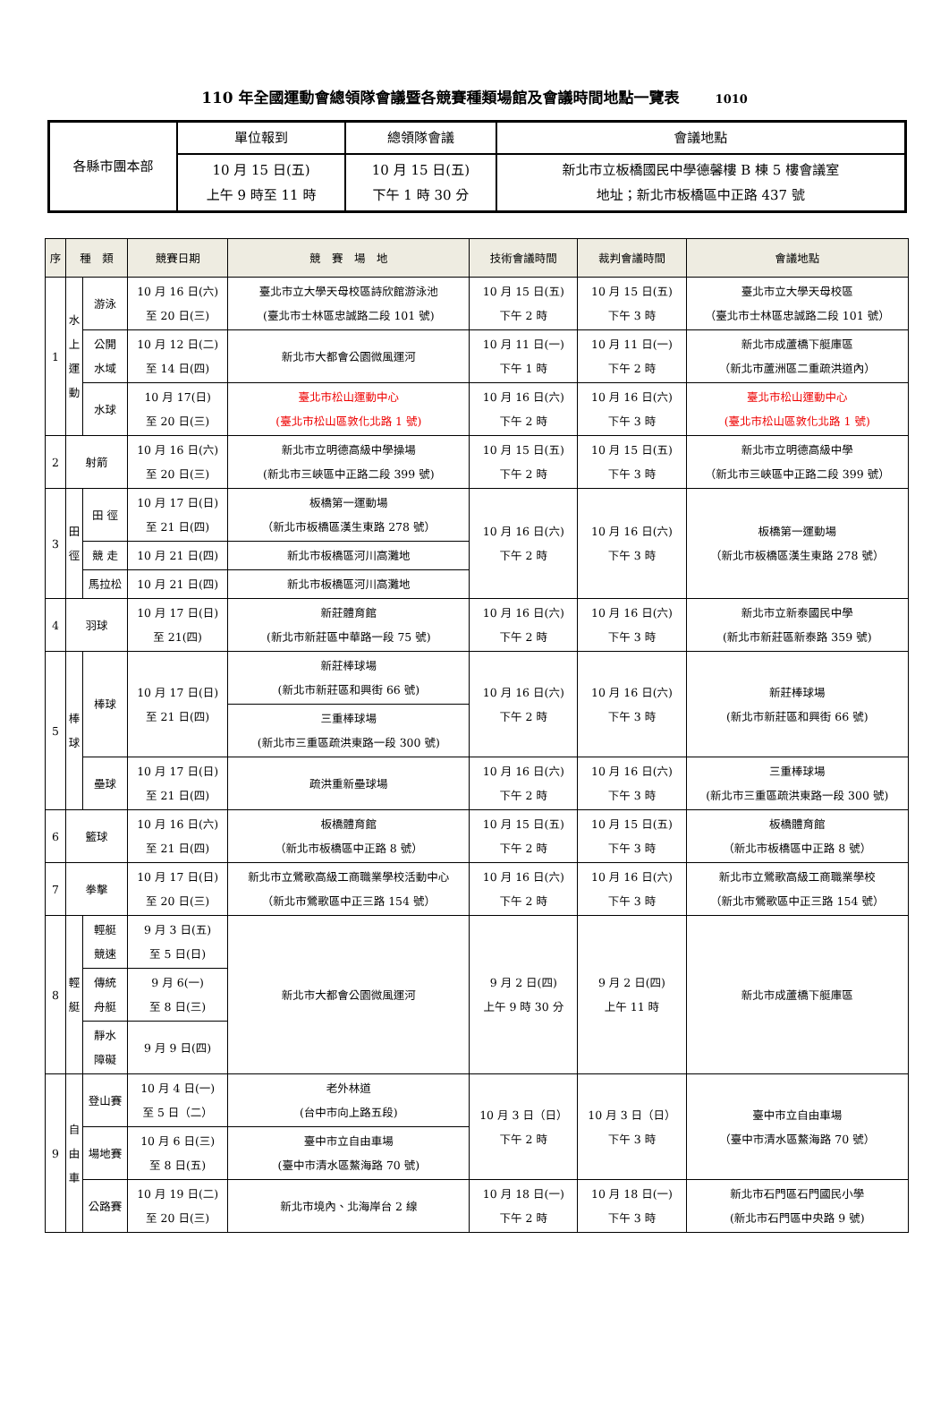110 年全國運動會總領隊會議暨各競賽種類場館及會議時間地點一覽表 1010
| 各縣市團本部 | 單位報到 | 總領隊會議 | 會議地點 |
| | 10 月 15 日(五) 上午 9 時至 11 時 | 10 月 15 日(五) 下午 1 時 30 分 | 新北市立板橋國民中學德馨樓 B 棟 5 樓會議室 地址；新北市板橋區中正路 437 號 |
| 序 | 種 類 | | 競賽日期 | 競 賽 場 地 | 技術會議時間 | 裁判會議時間 | 會議地點 |
| --- | --- | --- | --- | --- | --- | --- | --- |
| 1 | 水 上 運 動 | 游泳 | 10 月 16 日(六) 至 20 日(三) | 臺北市立大學天母校區詩欣館游泳池 (臺北市士林區忠誠路二段 101 號) | 10 月 15 日(五) 下午 2 時 | 10 月 15 日(五) 下午 3 時 | 臺北市立大學天母校區 （臺北市士林區忠誠路二段 101 號） |
| | | 公開 水域 | 10 月 12 日(二) 至 14 日(四) | 新北市大都會公園微風運河 | 10 月 11 日(一) 下午 1 時 | 10 月 11 日(一) 下午 2 時 | 新北市成蘆橋下艇庫區 （新北市蘆洲區二重疏洪道內） |
| | | 水球 | 10 月 17(日) 至 20 日(三) | 臺北市松山運動中心 (臺北市松山區敦化北路 1 號) | 10 月 16 日(六) 下午 2 時 | 10 月 16 日(六) 下午 3 時 | 臺北市松山運動中心 (臺北市松山區敦化北路 1 號) |
| 2 | 射箭 | | 10 月 16 日(六) 至 20 日(三) | 新北市立明德高級中學操場 (新北市三峽區中正路二段 399 號) | 10 月 15 日(五) 下午 2 時 | 10 月 15 日(五) 下午 3 時 | 新北市立明德高級中學 （新北市三峽區中正路二段 399 號） |
| 3 | 田 徑 | 田 徑 | 10 月 17 日(日) 至 21 日(四) | 板橋第一運動場 （新北市板橋區漢生東路 278 號） | 10 月 16 日(六) 下午 2 時 | 10 月 16 日(六) 下午 3 時 | 板橋第一運動場 （新北市板橋區漢生東路 278 號） |
| | | 競 走 | 10 月 21 日(四) | 新北市板橋區河川高灘地 | | | |
| | | 馬拉松 | 10 月 21 日(四) | 新北市板橋區河川高灘地 | | | |
| 4 | 羽球 | | 10 月 17 日(日) 至 21(四) | 新莊體育館 (新北市新莊區中華路一段 75 號) | 10 月 16 日(六) 下午 2 時 | 10 月 16 日(六) 下午 3 時 | 新北市立新泰國民中學 (新北市新莊區新泰路 359 號) |
| 5 | 棒 球 | 棒球 | 10 月 17 日(日) 至 21 日(四) | 新莊棒球場 (新北市新莊區和興街 66 號) | 10 月 16 日(六) 下午 2 時 | 10 月 16 日(六) 下午 3 時 | 新莊棒球場 (新北市新莊區和興街 66 號) |
| | | | | 三重棒球場 (新北市三重區疏洪東路一段 300 號) | | | |
| | | 壘球 | 10 月 17 日(日) 至 21 日(四) | 疏洪重新壘球場 | 10 月 16 日(六) 下午 2 時 | 10 月 16 日(六) 下午 3 時 | 三重棒球場 (新北市三重區疏洪東路一段 300 號) |
| 6 | 籃球 | | 10 月 16 日(六) 至 21 日(四) | 板橋體育館 （新北市板橋區中正路 8 號） | 10 月 15 日(五) 下午 2 時 | 10 月 15 日(五) 下午 3 時 | 板橋體育館 （新北市板橋區中正路 8 號） |
| 7 | 拳擊 | | 10 月 17 日(日) 至 20 日(三) | 新北市立鶯歌高級工商職業學校活動中心 （新北市鶯歌區中正三路 154 號） | 10 月 16 日(六) 下午 2 時 | 10 月 16 日(六) 下午 3 時 | 新北市立鶯歌高級工商職業學校 （新北市鶯歌區中正三路 154 號） |
| 8 | 輕 艇 | 輕艇 競速 | 9 月 3 日(五) 至 5 日(日) | 新北市大都會公園微風運河 | 9 月 2 日(四) 上午 9 時 30 分 | 9 月 2 日(四) 上午 11 時 | 新北市成蘆橋下艇庫區 |
| | | 傳統 舟艇 | 9 月 6(一) 至 8 日(三) | | | | |
| | | 靜水 障礙 | 9 月 9 日(四) | | | | |
| 9 | 自 由 車 | 登山賽 | 10 月 4 日(一) 至 5 日（二） | 老外林道 (台中市向上路五段) | 10 月 3 日（日） 下午 2 時 | 10 月 3 日（日） 下午 3 時 | 臺中市立自由車場 （臺中市清水區鰲海路 70 號） |
| | | 場地賽 | 10 月 6 日(三) 至 8 日(五) | 臺中市立自由車場 (臺中市清水區鰲海路 70 號) | | | |
| | | 公路賽 | 10 月 19 日(二) 至 20 日(三) | 新北市境內、北海岸台 2 線 | 10 月 18 日(一) 下午 2 時 | 10 月 18 日(一) 下午 3 時 | 新北市石門區石門國民小學 (新北市石門區中央路 9 號) |